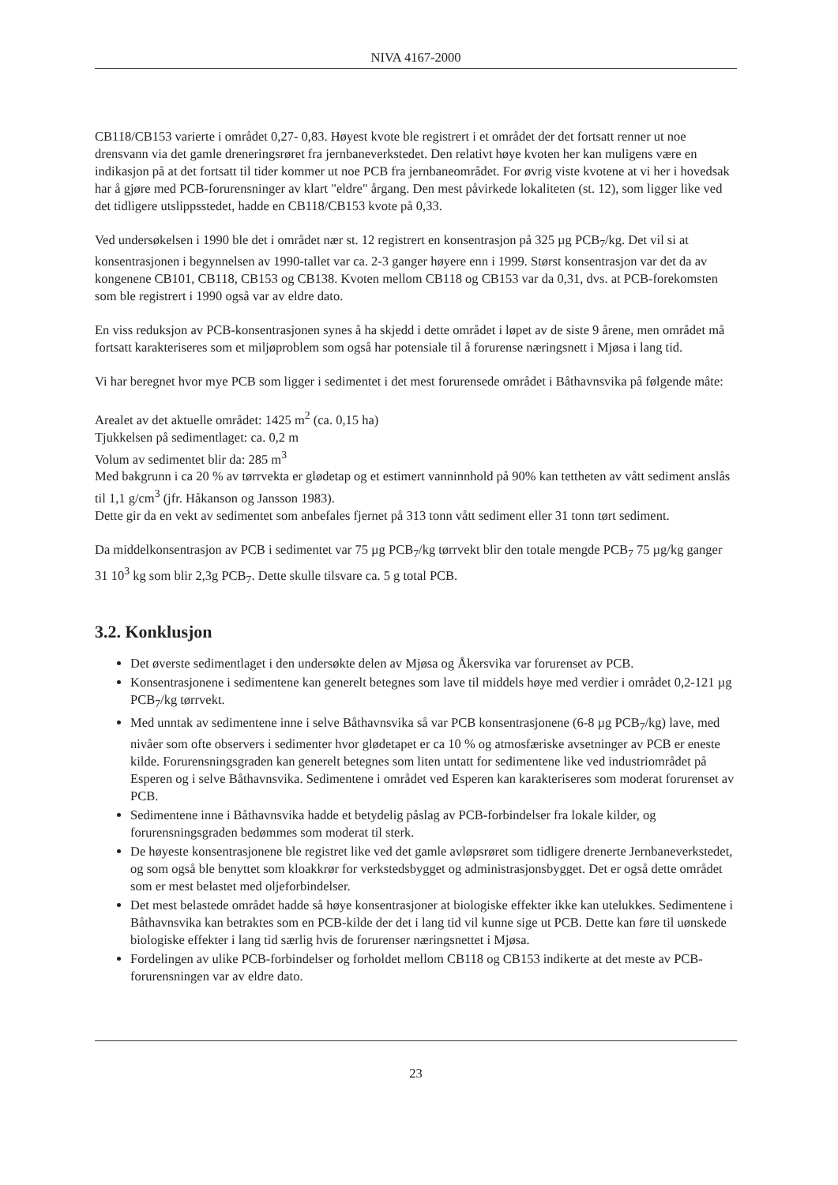NIVA 4167-2000
CB118/CB153 varierte i området 0,27- 0,83. Høyest kvote ble registrert i et området der det fortsatt renner ut noe drensvann via det gamle dreneringsrøret fra jernbaneverkstedet. Den relativt høye kvoten her kan muligens være en indikasjon på at det fortsatt til tider kommer ut noe PCB fra jernbaneområdet. For øvrig viste kvotene at vi her i hovedsak har å gjøre med PCB-forurensninger av klart "eldre" årgang. Den mest påvirkede lokaliteten (st. 12), som ligger like ved det tidligere utslippsstedet, hadde en CB118/CB153 kvote på 0,33.
Ved undersøkelsen i 1990 ble det i området nær st. 12 registrert en konsentrasjon på 325 µg PCB<sub>7</sub>/kg. Det vil si at konsentrasjonen i begynnelsen av 1990-tallet var ca. 2-3 ganger høyere enn i 1999. Størst konsentrasjon var det da av kongenene CB101, CB118, CB153 og CB138. Kvoten mellom CB118 og CB153 var da 0,31, dvs. at PCB-forekomsten som ble registrert i 1990 også var av eldre dato.
En viss reduksjon av PCB-konsentrasjonen synes å ha skjedd i dette området i løpet av de siste 9 årene, men området må fortsatt karakteriseres som et miljøproblem som også har potensiale til å forurense næringsnett i Mjøsa i lang tid.
Vi har beregnet hvor mye PCB som ligger i sedimentet i det mest forurensede området i Båthavnsvika på følgende måte:
Arealet av det aktuelle området: 1425 m<sup>2</sup> (ca. 0,15 ha)
Tjukkelsen på sedimentlaget: ca. 0,2 m
Volum av sedimentet blir da: 285 m<sup>3</sup>
Med bakgrunn i ca 20 % av tørrvekta er glødetap og et estimert vanninnhold på 90% kan tettheten av vått sediment anslås til 1,1 g/cm<sup>3</sup> (jfr. Håkanson og Jansson 1983).
Dette gir da en vekt av sedimentet som anbefales fjernet på 313 tonn vått sediment eller 31 tonn tørt sediment.
Da middelkonsentrasjon av PCB i sedimentet var 75 µg PCB<sub>7</sub>/kg tørrvekt blir den totale mengde PCB<sub>7</sub> 75 µg/kg ganger 31 10<sup>3</sup> kg som blir 2,3g PCB<sub>7</sub>. Dette skulle tilsvare ca. 5 g total PCB.
3.2. Konklusjon
Det øverste sedimentlaget i den undersøkte delen av Mjøsa og Åkersvika var forurenset av PCB.
Konsentrasjonene i sedimentene kan generelt betegnes som lave til middels høye med verdier i området 0,2-121 µg PCB<sub>7</sub>/kg tørrvekt.
Med unntak av sedimentene inne i selve Båthavnsvika så var PCB konsentrasjonene (6-8 µg PCB<sub>7</sub>/kg) lave, med nivåer som ofte observers i sedimenter hvor glødetapet er ca 10 % og atmosfæriske avsetninger av PCB er eneste kilde. Forurensningsgraden kan generelt betegnes som liten untatt for sedimentene like ved industriområdet på Esperen og i selve Båthavnsvika. Sedimentene i området ved Esperen kan karakteriseres som moderat forurenset av PCB.
Sedimentene inne i Båthavnsvika hadde et betydelig påslag av PCB-forbindelser fra lokale kilder, og forurensningsgraden bedømmes som moderat til sterk.
De høyeste konsentrasjonene ble registret like ved det gamle avløpsrøret som tidligere drenerte Jernbaneverkstedet, og som også ble benyttet som kloakkrør for verkstedsbygget og administrasjonsbygget. Det er også dette området som er mest belastet med oljeforbindelser.
Det mest belastede området hadde så høye konsentrasjoner at biologiske effekter ikke kan utelukkes. Sedimentene i Båthavnsvika kan betraktes som en PCB-kilde der det i lang tid vil kunne sige ut PCB. Dette kan føre til uønskede biologiske effekter i lang tid særlig hvis de forurenser næringsnettet i Mjøsa.
Fordelingen av ulike PCB-forbindelser og forholdet mellom CB118 og CB153 indikerte at det meste av PCB-forurensningen var av eldre dato.
23